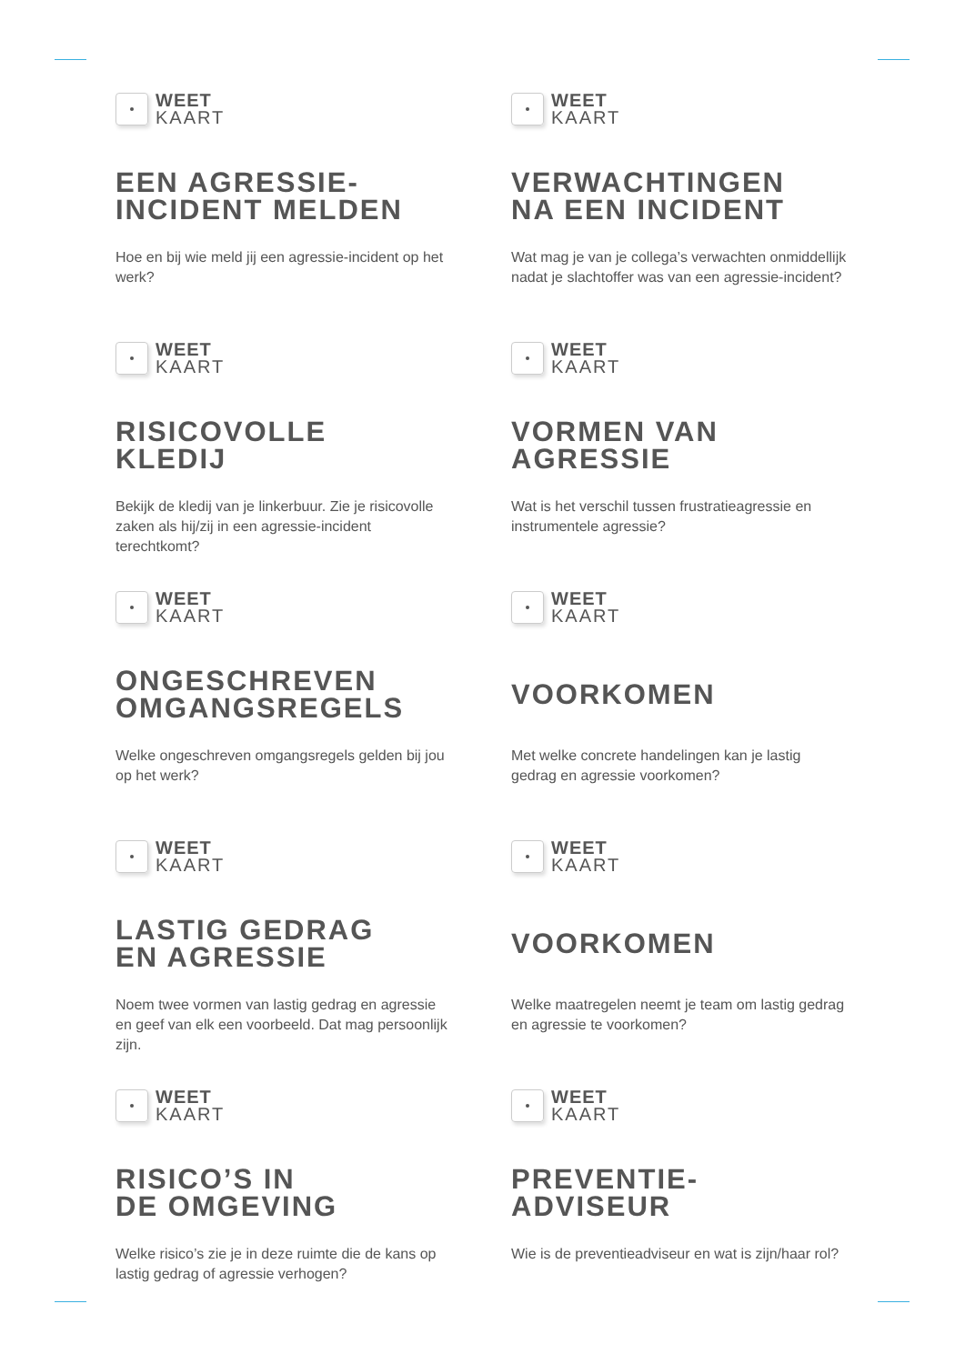WEET
KAART
EEN AGRESSIE-
INCIDENT MELDEN
Hoe en bij wie meld jij een agressie-incident op het werk?
WEET
KAART
VERWACHTINGEN
NA EEN INCIDENT
Wat mag je van je collega’s verwachten onmiddellijk nadat je slachtoffer was van een agressie-incident?
WEET
KAART
RISICOVOLLE
KLEDIJ
Bekijk de kledij van je linkerbuur. Zie je risicovolle zaken als hij/zij in een agressie-incident terechtkomt?
WEET
KAART
VORMEN VAN
AGRESSIE
Wat is het verschil tussen frustratieagressie en instrumentele agressie?
WEET
KAART
ONGESCHREVEN
OMGANGSREGELS
Welke ongeschreven omgangsregels gelden bij jou op het werk?
WEET
KAART
VOORKOMEN
Met welke concrete handelingen kan je lastig gedrag en agressie voorkomen?
WEET
KAART
LASTIG GEDRAG
EN AGRESSIE
Noem twee vormen van lastig gedrag en agressie en geef van elk een voorbeeld. Dat mag persoonlijk zijn.
WEET
KAART
VOORKOMEN
Welke maatregelen neemt je team om lastig gedrag en agressie te voorkomen?
WEET
KAART
RISICO’S IN
DE OMGEVING
Welke risico’s zie je in deze ruimte die de kans op lastig gedrag of agressie verhogen?
WEET
KAART
PREVENTIE-
ADVISEUR
Wie is de preventieadviseur en wat is zijn/haar rol?